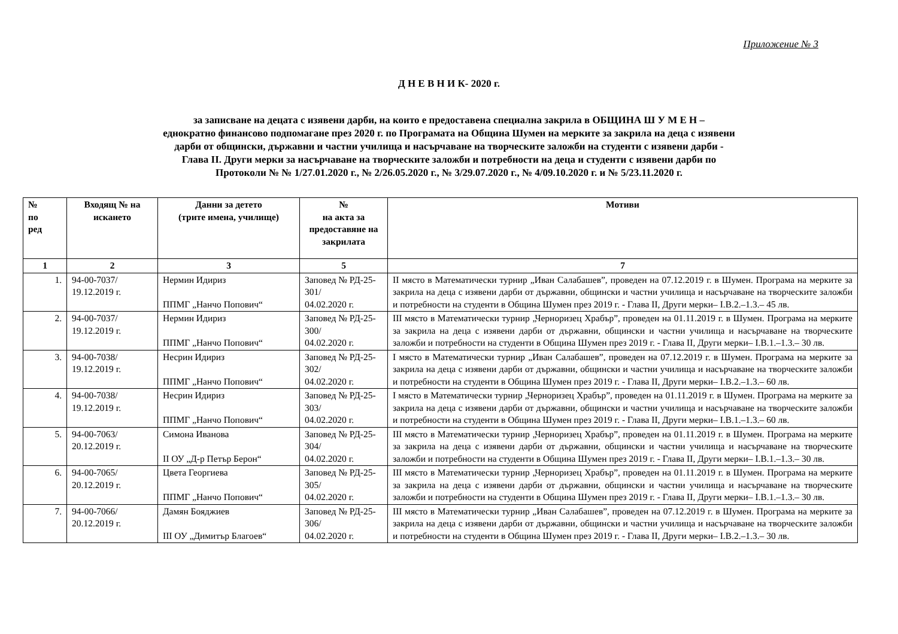Приложение № 3
Д Н Е В Н И К- 2020 г.
за записване на децата с изявени дарби, на които е предоставена специална закрила в ОБЩИНА Ш У М Е Н –
еднократно финансово подпомагане през 2020 г. по Програмата на Община Шумен на мерките за закрила на деца с изявени
дарби от общински, държавни и частни училища и насърчаване на творческите заложби на студенти с изявени дарби -
Глава II. Други мерки за насърчаване на творческите заложби и потребности на деца и студенти с изявени дарби по
Протоколи № № 1/27.01.2020 г., № 2/26.05.2020 г., № 3/29.07.2020 г., № 4/09.10.2020 г. и № 5/23.11.2020 г.
| № по ред | Входящ № на искането | Данни за детето (трите имена, училище) | № на акта за предоставяне на закрилата | Мотиви |
| --- | --- | --- | --- | --- |
| 1 | 2 | 3 | 5 | 7 |
| 1. | 94-00-7037/ 19.12.2019 г. | Нермин Идириз ППМГ „Нанчо Попович“ | Заповед № РД-25-301/ 04.02.2020 г. | II място в Математически турнир „Иван Салабашев”, проведен на 07.12.2019 г. в Шумен. Програма на мерките за закрила на деца с изявени дарби от държавни, общински и частни училища и насърчаване на творческите заложби и потребности на студенти в Община Шумен през 2019 г. - Глава II, Други мерки– I.В.2.–1.3.– 45 лв. |
| 2. | 94-00-7037/ 19.12.2019 г. | Нермин Идириз ППМГ „Нанчо Попович“ | Заповед № РД-25-300/ 04.02.2020 г. | III място в Математически турнир „Черноризец Храбър”, проведен на 01.11.2019 г. в Шумен. Програма на мерките за закрила на деца с изявени дарби от държавни, общински и частни училища и насърчаване на творческите заложби и потребности на студенти в Община Шумен през 2019 г. - Глава II, Други мерки– I.В.1.–1.3.– 30 лв. |
| 3. | 94-00-7038/ 19.12.2019 г. | Несрин Идириз ППМГ „Нанчо Попович“ | Заповед № РД-25-302/ 04.02.2020 г. | I място в Математически турнир „Иван Салабашев”, проведен на 07.12.2019 г. в Шумен. Програма на мерките за закрила на деца с изявени дарби от държавни, общински и частни училища и насърчаване на творческите заложби и потребности на студенти в Община Шумен през 2019 г. - Глава II, Други мерки– I.В.2.–1.3.– 60 лв. |
| 4. | 94-00-7038/ 19.12.2019 г. | Несрин Идириз ППМГ „Нанчо Попович“ | Заповед № РД-25-303/ 04.02.2020 г. | I място в Математически турнир „Черноризец Храбър”, проведен на 01.11.2019 г. в Шумен. Програма на мерките за закрила на деца с изявени дарби от държавни, общински и частни училища и насърчаване на творческите заложби и потребности на студенти в Община Шумен през 2019 г. - Глава II, Други мерки– I.В.1.–1.3.– 60 лв. |
| 5. | 94-00-7063/ 20.12.2019 г. | Симона Иванова II ОУ „Д-р Петър Берон“ | Заповед № РД-25-304/ 04.02.2020 г. | III място в Математически турнир „Черноризец Храбър”, проведен на 01.11.2019 г. в Шумен. Програма на мерките за закрила на деца с изявени дарби от държавни, общински и частни училища и насърчаване на творческите заложби и потребности на студенти в Община Шумен през 2019 г. - Глава II, Други мерки– I.В.1.–1.3.– 30 лв. |
| 6. | 94-00-7065/ 20.12.2019 г. | Цвета Георгиева ППМГ „Нанчо Попович“ | Заповед № РД-25-305/ 04.02.2020 г. | III място в Математически турнир „Черноризец Храбър”, проведен на 01.11.2019 г. в Шумен. Програма на мерките за закрила на деца с изявени дарби от държавни, общински и частни училища и насърчаване на творческите заложби и потребности на студенти в Община Шумен през 2019 г. - Глава II, Други мерки– I.В.1.–1.3.– 30 лв. |
| 7. | 94-00-7066/ 20.12.2019 г. | Дамян Бояджиев III ОУ „Димитър Благоев“ | Заповед № РД-25-306/ 04.02.2020 г. | III място в Математически турнир „Иван Салабашев”, проведен на 07.12.2019 г. в Шумен. Програма на мерките за закрила на деца с изявени дарби от държавни, общински и частни училища и насърчаване на творческите заложби и потребности на студенти в Община Шумен през 2019 г. - Глава II, Други мерки– I.В.2.–1.3.– 30 лв. |